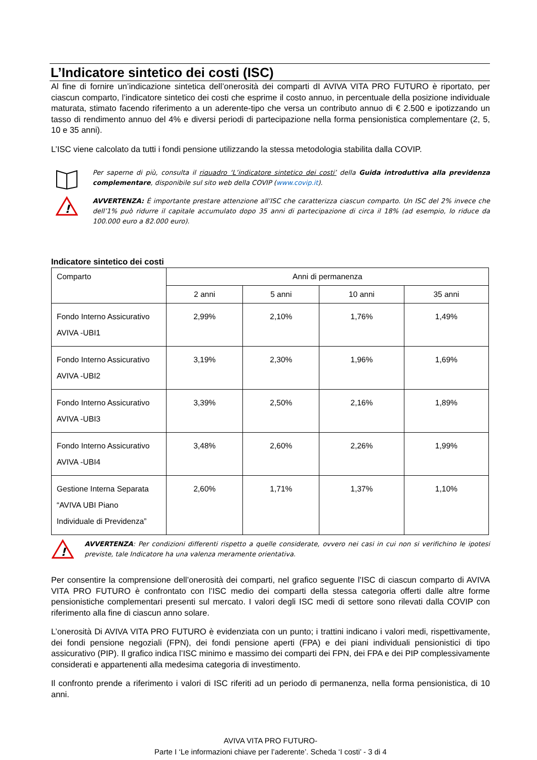L’Indicatore sintetico dei costi (ISC)
Al fine di fornire un’indicazione sintetica dell’onerosità dei comparti dI AVIVA VITA PRO FUTURO è riportato, per ciascun comparto, l’indicatore sintetico dei costi che esprime il costo annuo, in percentuale della posizione individuale maturata, stimato facendo riferimento a un aderente-tipo che versa un contributo annuo di € 2.500 e ipotizzando un tasso di rendimento annuo del 4% e diversi periodi di partecipazione nella forma pensionistica complementare (2, 5, 10 e 35 anni).
L’ISC viene calcolato da tutti i fondi pensione utilizzando la stessa metodologia stabilita dalla COVIP.
Per saperne di più, consulta il riquadro ‘L’indicatore sintetico dei costi’ della Guida introduttiva alla previdenza complementare, disponibile sul sito web della COVIP (www.covip.it).
!
AVVERTENZA: É importante prestare attenzione all’ISC che caratterizza ciascun comparto. Un ISC del 2% invece che dell’1% può ridurre il capitale accumulato dopo 35 anni di partecipazione di circa il 18% (ad esempio, lo riduce da 100.000 euro a 82.000 euro).
Indicatore sintetico dei costi
| Comparto | Anni di permanenza | | | |
| --- | --- | --- | --- | --- |
| | 2 anni | 5 anni | 10 anni | 35 anni |
| Fondo Interno Assicurativo AVIVA -UBI1 | 2,99% | 2,10% | 1,76% | 1,49% |
| Fondo Interno Assicurativo AVIVA -UBI2 | 3,19% | 2,30% | 1,96% | 1,69% |
| Fondo Interno Assicurativo AVIVA -UBI3 | 3,39% | 2,50% | 2,16% | 1,89% |
| Fondo Interno Assicurativo AVIVA -UBI4 | 3,48% | 2,60% | 2,26% | 1,99% |
| Gestione Interna Separata “AVIVA UBI Piano Individuale di Previdenza” | 2,60% | 1,71% | 1,37% | 1,10% |
!
AVVERTENZA: Per condizioni differenti rispetto a quelle considerate, ovvero nei casi in cui non si verifichino le ipotesi previste, tale Indicatore ha una valenza meramente orientativa.
Per consentire la comprensione dell’onerosità dei comparti, nel grafico seguente l’ISC di ciascun comparto di AVIVA VITA PRO FUTURO è confrontato con l’ISC medio dei comparti della stessa categoria offerti dalle altre forme pensionistiche complementari presenti sul mercato. I valori degli ISC medi di settore sono rilevati dalla COVIP con riferimento alla fine di ciascun anno solare.
L’onerosità Di AVIVA VITA PRO FUTURO è evidenziata con un punto; i trattini indicano i valori medi, rispettivamente, dei fondi pensione negoziali (FPN), dei fondi pensione aperti (FPA) e dei piani individuali pensionistici di tipo assicurativo (PIP). Il grafico indica l’ISC minimo e massimo dei comparti dei FPN, dei FPA e dei PIP complessivamente considerati e appartenenti alla medesima categoria di investimento.
Il confronto prende a riferimento i valori di ISC riferiti ad un periodo di permanenza, nella forma pensionistica, di 10 anni.
AVIVA VITA PRO FUTURO-
Parte I ‘Le informazioni chiave per l’aderente’. Scheda ‘I costi’ - 3 di 4